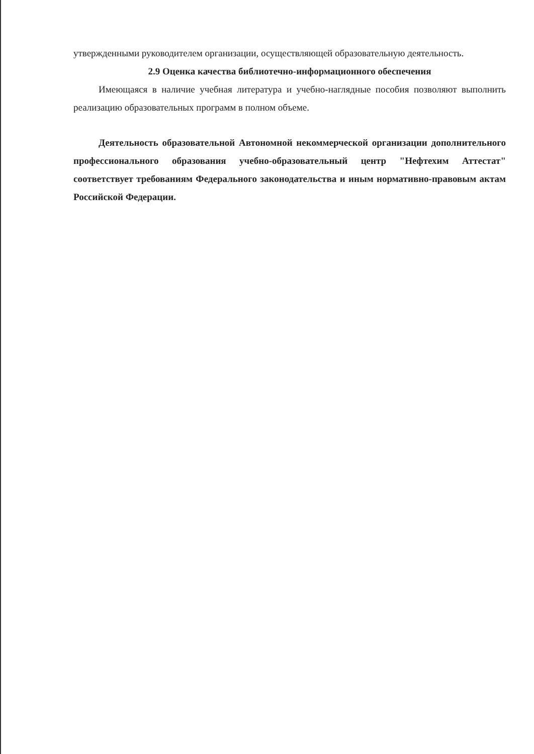утвержденными руководителем организации, осуществляющей образовательную деятельность.
2.9 Оценка качества библиотечно-информационного обеспечения
Имеющаяся в наличие учебная литература и учебно-наглядные пособия позволяют выполнить реализацию образовательных программ в полном объеме.
Деятельность образовательной Автономной некоммерческой организации дополнительного профессионального образования учебно-образовательный центр "Нефтехим Аттестат" соответствует требованиям Федерального законодательства и иным нормативно-правовым актам Российской Федерации.